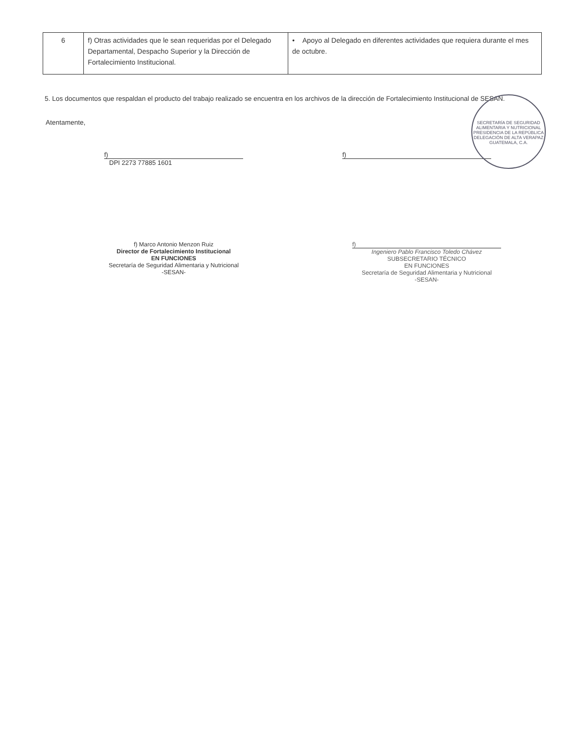| 6 | f) Otras actividades que le sean requeridas por el Delegado Departamental, Despacho Superior y la Dirección de Fortalecimiento Institucional. | • Apoyo al Delegado en diferentes actividades que requiera durante el mes de octubre. |
5. Los documentos que respaldan el producto del trabajo realizado se encuentra en los archivos de la dirección de Fortalecimiento Institucional de SESAN.
Atentamente,
f)
DPI 2273 77885 1601
f)
f) Marco Antonio Menzon Ruiz
Director de Fortalecimiento Institucional
EN FUNCIONES
Secretaría de Seguridad Alimentaria y Nutricional
-SESAN-
f)
Ingeniero Pablo Francisco Toledo Chávez
SUBSECRETARIO TÉCNICO
EN FUNCIONES
Secretaría de Seguridad Alimentaria y Nutricional
-SESAN-
SECRETARÍA DE SEGURIDAD ALIMENTARIA Y NUTRICIONAL
PRESIDENCIA DE LA REPÚBLICA
DELEGACIÓN DE ALTA VERAPAZ
GUATEMALA, C.A.